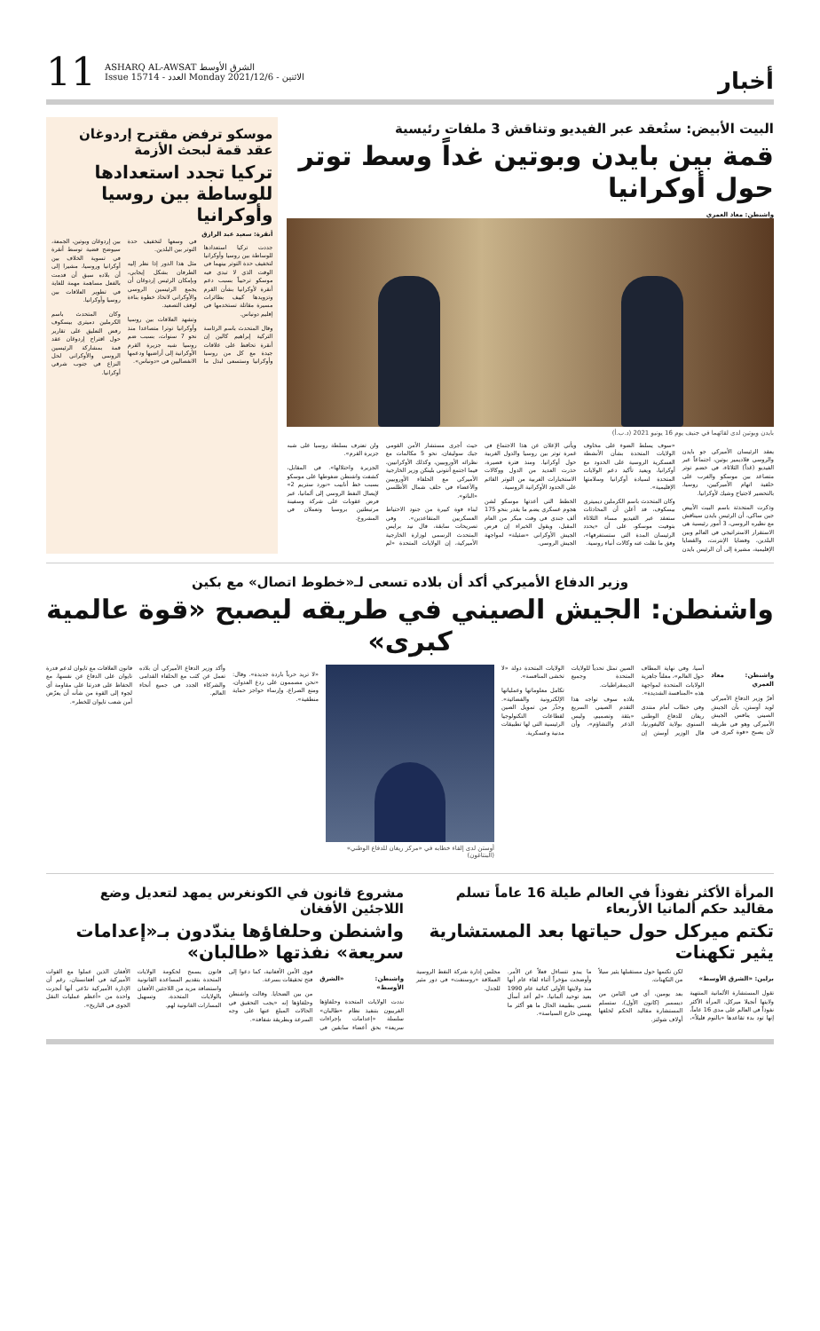أخبار
11
ASHARQ AL-AWSAT الشرق الأوسط
Issue 15714 - العدد Monday 2021/12/6 - الاثنين
البيت الأبيض: ستُعقد عبر الفيديو وتناقش 3 ملفات رئيسية
قمة بين بايدن وبوتين غداً وسط توتر حول أوكرانيا
واشنطن: معاذ العمري
بايدن وبوتين لدى لقائهما في جنيف يوم 16 يونيو 2021 (د.ب.أ)
يعقد الرئيسان الأميركي جو بايدن والروسي فلاديمير بوتين، اجتماعاً عبر الفيديو (غداً) الثلاثاء، في خضم توتر متصاعد بين موسكو والغرب على خلفية اتهام الأميركيين، روسيا، بالتحضير لاجتياح وشيك لأوكرانيا.
وذكرت المتحدثة باسم البيت الأبيض جين ساكي، أن الرئيس بايدن سيناقش مع نظيره الروسي، 3 أمور رئيسية هي الاستقرار الاستراتيجي في العالم وبين البلدين، وقضايا الإنترنت، والقضايا الإقليمية، مشيرة إلى أن الرئيس بايدن «سوف يسلط الضوء على مخاوف الولايات المتحدة بشأن الأنشطة العسكرية الروسية على الحدود مع أوكرانيا، ويعيد تأكيد دعم الولايات المتحدة لسيادة أوكرانيا وسلامتها الإقليمية».
وكان المتحدث باسم الكرملين ديميتري بيسكوف، قد أعلن أن المحادثات ستعقد عبر الفيديو مساء الثلاثاء بتوقيت موسكو، على أن «يحدد الرئيسان المدة التي ستستغرقها»، وفق ما نقلت عنه وكالات أنباء روسية.
ويأتي الإعلان عن هذا الاجتماع في غمرة توتر بين روسيا والدول الغربية حول أوكرانيا. ومنذ فترة قصيرة، حذرت العديد من الدول ووكالات الاستخبارات الغربية من التوتر القائم على الحدود الأوكرانية الروسية.
الخطط التي أعدتها موسكو لشن هجوم عسكري يضم ما يقدر بنحو 175 ألف جندي في وقت مبكر من العام المقبل، ويقول الخبراء إن فرص الجيش الأوكراني «ضئيلة» لمواجهة الجيش الروسي.
حيث أجرى مستشار الأمن القومي جيك سوليفان، نحو 5 مكالمات مع نظرائه الأوروبيين، وكذلك الأوكرانيين، فيما اجتمع أنتوني بلينكن وزير الخارجية الأميركي مع الحلفاء الأوروبيين والأعضاء في حلف شمال الأطلسي «الناتو».
لبناء قوة كبيرة من جنود الاحتياط العسكريين المتقاعدين». وفي تصريحات سابقة، قال نيد برايس المتحدث الرسمي لوزارة الخارجية الأميركية، إن الولايات المتحدة «لم ولن تعترف بسلطة روسيا على شبه جزيرة القرم».
الجزيرة واحتلالها». في المقابل، كشفت واشنطن ضغوطها على موسكو بسبب خط أنابيب «نورد ستريم 2» لإيصال النفط الروسي إلى ألمانيا، عبر فرض عقوبات على شركة وسفينة مرتبطتين بروسيا وتعملان في المشروع.
موسكو ترفض مقترح إردوغان عقد قمة لبحث الأزمة
تركيا تجدد استعدادها للوساطة بين روسيا وأوكرانيا
أنقرة: سعيد عبد الرازق
جددت تركيا استعدادها للوساطة بين روسيا وأوكرانيا لتخفيف حدة التوتر بينهما في الوقت الذي لا تبدي فيه موسكو ترحيباً بسبب دعم أنقرة لأوكرانيا بشأن القرم وتزويدها كييف بطائرات مسيرة مقاتلة تستخدمها في إقليم دونباس.
وقال المتحدث باسم الرئاسة التركية إبراهيم كالين إن أنقرة تحافظ على علاقات جيدة مع كل من روسيا وأوكرانيا وستسعى لبذل ما في وسعها لتخفيف حدة التوتر بين البلدين.
مثل هذا الدور إذا نظر إليه الطرفان بشكل إيجابي، وبإمكان الرئيس إردوغان أن يجمع الرئيسين الروسي والأوكراني لاتخاذ خطوة بناءة لوقف التصعيد.
وتشهد العلاقات بين روسيا وأوكرانيا توترا متصاعدا منذ نحو 7 سنوات، بسبب ضم روسيا شبه جزيرة القرم الأوكرانية إلى أراضيها ودعمها الانفصاليين في «دونباس».
بين إردوغان وبوتين، الجمعة، سيوضح قضية توسط أنقرة في تسوية الخلاف بين أوكرانيا وروسيا، مشيرا إلى أن بلاده سبق أن قدمت بالفعل مساهمة مهمة للغاية في تطوير العلاقات بين روسيا وأوكرانيا.
وكان المتحدث باسم الكرملين دميتري بيسكوف رفض التعليق على تقارير حول اقتراح إردوغان عقد قمة بمشاركة الرئيسين الروسي والأوكراني لحل النزاع في جنوب شرقي أوكرانيا.
وزير الدفاع الأميركي أكد أن بلاده تسعى لـ«خطوط اتصال» مع بكين
واشنطن: الجيش الصيني في طريقه ليصبح «قوة عالمية كبرى»
واشنطن: معاذ العمري
أقرّ وزير الدفاع الأميركي لويد أوستن، بأن الجيش الصيني ينافس الجيش الأميركي وهو في طريقه لأن يصبح «قوة كبرى في آسيا، وفي نهاية المطاف حول العالم»، معلناً جاهزية الولايات المتحدة لمواجهة هذه «المنافسة الشديدة».
وفي خطاب أمام منتدى ريغان للدفاع الوطني السنوي بولاية كاليفورنيا، قال الوزير أوستن إن الصين تمثل تحدياً للولايات المتحدة وجميع الديمقراطيات.
بلاده سوف تواجه هذا التقدم الصيني السريع «بثقة وتصميم، وليس الذعر والتشاؤم»، وأن الولايات المتحدة دولة «لا تخشى المنافسة».
تكامل معلوماتها وعملياتها الإلكترونية والفضائية». وحذّر من تمويل الصين لقطاعات التكنولوجيا الرئيسية التي لها تطبيقات مدنية وعسكرية.
أوستن لدى إلقاء خطابه في «مركز ريغان للدفاع الوطني» (البنتاغون)
«لا تريد حرباً باردة جديدة». وقال: «نحن مصممون على ردع العدوان، ومنع الصراع، وإرساء حواجز حماية منطقية».
وأكد وزير الدفاع الأميركي أن بلاده تعمل عن كثب مع الحلفاء القدامى والشركاء الجدد في جميع أنحاء العالم.
قانون العلاقات مع تايوان لدعم قدرة تايوان على الدفاع عن نفسها، مع الحفاظ على قدرتنا على مقاومة أي لجوء إلى القوة من شأنه أن يعرّض أمن شعب تايوان للخطر».
المرأة الأكثر نفوذاً في العالم طيلة 16 عاماً تسلم مقاليد حكم ألمانيا الأربعاء
تكتم ميركل حول حياتها بعد المستشارية يثير تكهنات
برلين: «الشرق الأوسط»
تقول المستشارة الألمانية المنتهية ولايتها أنجيلا ميركل، المرأة الأكثر نفوذاً في العالم على مدى 16 عاماً، إنها تود بدء تقاعدها «بالنوم قليلاً»، لكن تكتمها حول مستقبلها يثير سيلاً من التكهنات.
بعد يومين، أي في الثامن من ديسمبر (كانون الأول)، ستسلم المستشارة مقاليد الحكم لخلفها أولاف شولتز.
ما يبدو تتساءل فعلاً عن الأمر. وأوضحت مؤخراً أثناء لقاء عام أنها منذ ولايتها الأولى كنائبة عام 1990 بعيد توحيد ألمانيا، «لم أعد أسأل نفسي بطبيعة الحال ما هو أكثر ما يهمني خارج السياسة».
مجلس إدارة شركة النفط الروسية العملاقة «روسنفت» في دور مثير للجدل.
مشروع قانون في الكونغرس يمهد لتعديل وضع اللاجئين الأفغان
واشنطن وحلفاؤها يندّدون بـ«إعدامات سريعة» نفذتها «طالبان»
واشنطن: «الشرق الأوسط»
نددت الولايات المتحدة وحلفاؤها الغربيون بتنفيذ نظام «طالبان» سلسلة «إعدامات بإجراءات سريعة» بحق أعضاء سابقين في قوى الأمن الأفغانية، كما دعوا إلى فتح تحقيقات بسرعة.
من بين الضحايا. وقالت واشنطن وحلفاؤها إنه «يجب التحقيق في الحالات المبلغ عنها على وجه السرعة وبطريقة شفافة».
قانون يسمح لحكومة الولايات المتحدة بتقديم المساعدة القانونية واستضافة مزيد من اللاجئين الأفغان بالولايات المتحدة، وتسهيل المسارات القانونية لهم.
الأفغان الذين عملوا مع القوات الأميركية في أفغانستان، رغم أن الإدارة الأميركية تدّعي أنها أنجزت واحدة من «أعظم عمليات النقل الجوي في التاريخ».